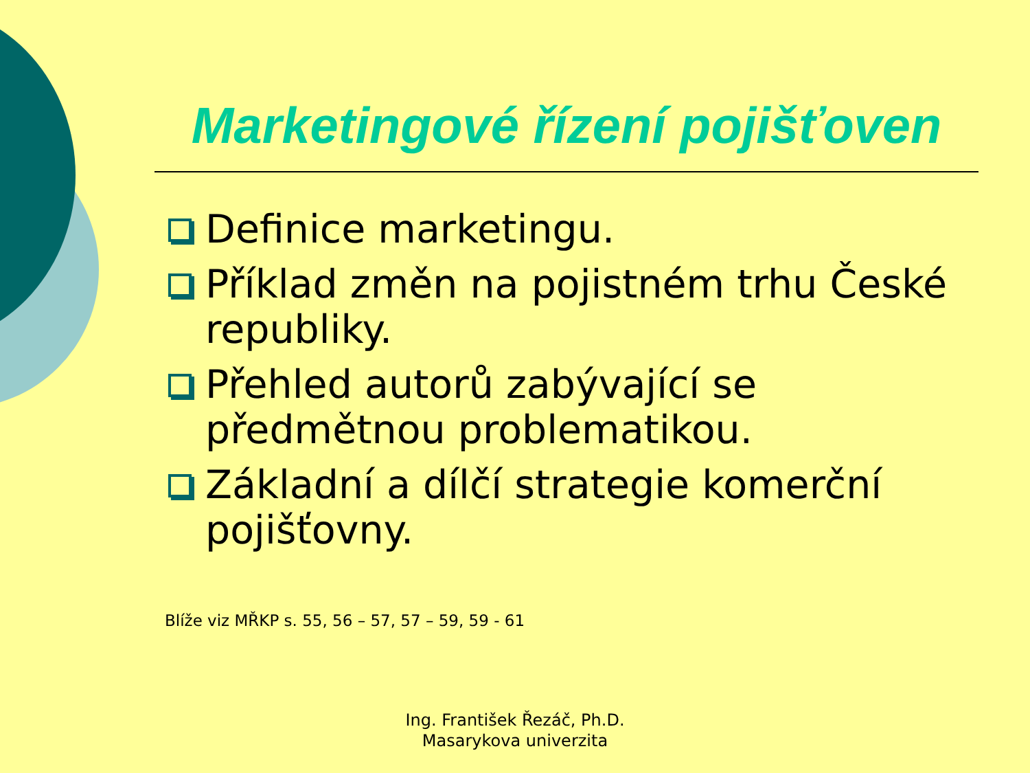Marketingové řízení pojišťoven
Definice marketingu.
Příklad změn na pojistném trhu České republiky.
Přehled autorů zabývající se předmětnou problematikou.
Základní a dílčí strategie komerční pojišťovny.
Blíže viz MŘKP s. 55, 56 – 57, 57 – 59, 59 - 61
Ing. František Řezáč, Ph.D.
Masarykova univerzita